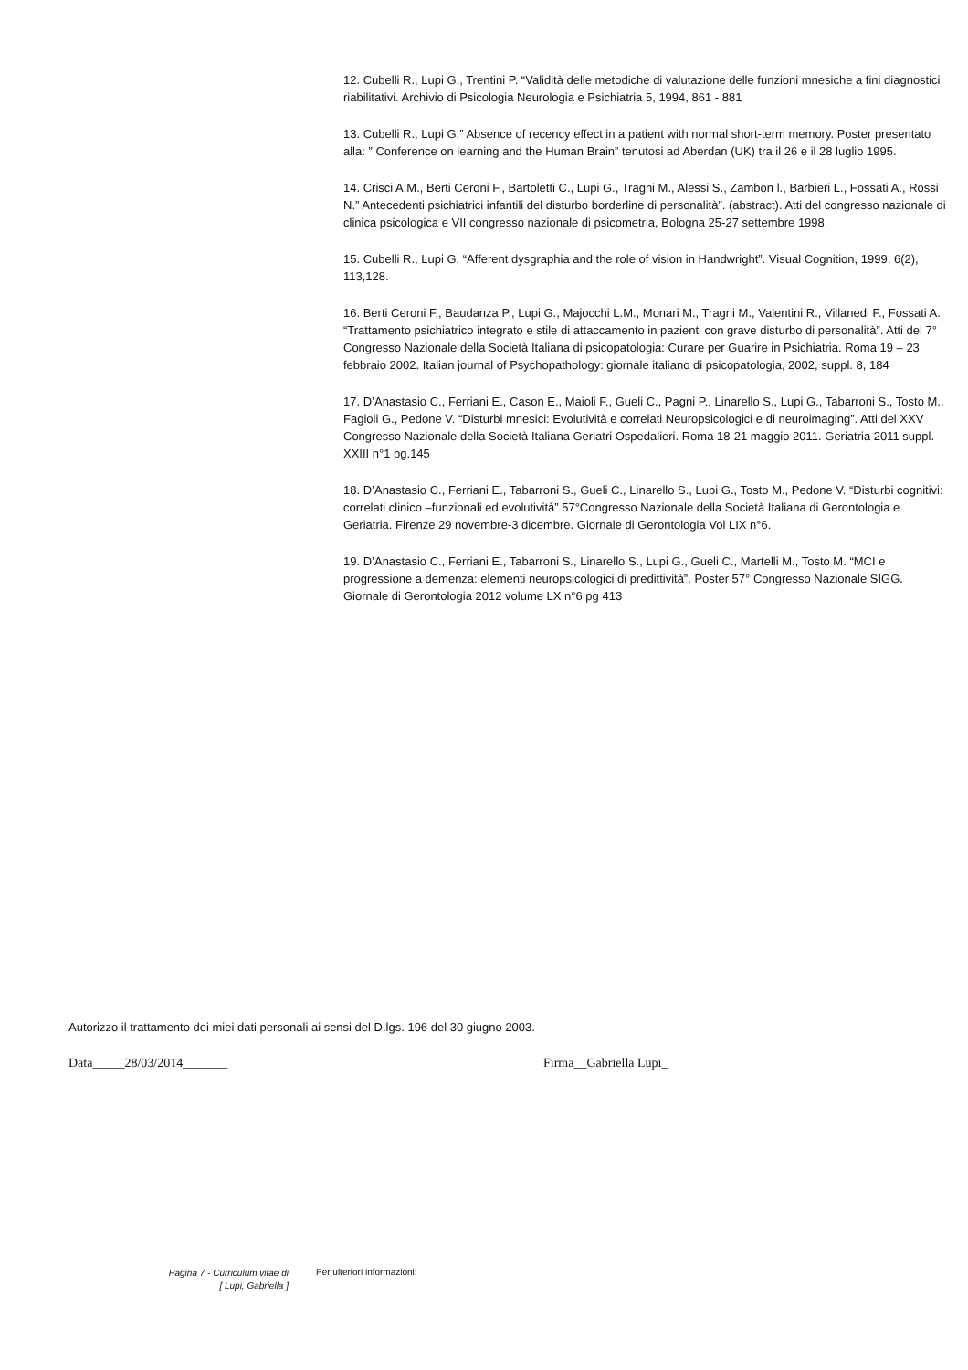12. Cubelli R., Lupi G., Trentini P. “Validità delle metodiche di valutazione delle funzioni mnesiche a fini diagnostici riabilitativi. Archivio di Psicologia Neurologia e Psichiatria 5, 1994, 861 - 881
13. Cubelli R., Lupi G.” Absence of recency effect in a patient with normal short-term memory. Poster presentato alla: ” Conference on learning and the Human Brain” tenutosi ad Aberdan (UK) tra il 26 e il 28 luglio 1995.
14. Crisci A.M., Berti Ceroni F., Bartoletti C., Lupi G., Tragni M., Alessi S., Zambon l., Barbieri L., Fossati A., Rossi N.” Antecedenti psichiatrici infantili del disturbo borderline di personalità”. (abstract). Atti del congresso nazionale di clinica psicologica e VII congresso nazionale di psicometria, Bologna 25-27 settembre 1998.
15. Cubelli R., Lupi G. “Afferent dysgraphia and the role of vision in Handwright”. Visual Cognition, 1999, 6(2), 113,128.
16. Berti Ceroni F., Baudanza P., Lupi G., Majocchi L.M., Monari M., Tragni M., Valentini R., Villanedi F., Fossati A. “Trattamento psichiatrico integrato e stile di attaccamento in pazienti con grave disturbo di personalità”. Atti del 7° Congresso Nazionale della Società Italiana di psicopatologia: Curare per Guarire in Psichiatria. Roma 19 – 23 febbraio 2002. Italian journal of Psychopathology: giornale italiano di psicopatologia, 2002, suppl. 8, 184
17. D’Anastasio C., Ferriani E., Cason E., Maioli F., Gueli C., Pagni P., Linarello S., Lupi G., Tabarroni S., Tosto M., Fagioli G., Pedone V. “Disturbi mnesici: Evolutività e correlati Neuropsicologici e di neuroimaging”. Atti del XXV Congresso Nazionale della Società Italiana Geriatri Ospedalieri. Roma 18-21 maggio 2011. Geriatria 2011 suppl. XXIII n°1 pg.145
18. D’Anastasio C., Ferriani E., Tabarroni S., Gueli C., Linarello S., Lupi G., Tosto M., Pedone V. “Disturbi cognitivi: correlati clinico –funzionali ed evolutività” 57°Congresso Nazionale della Società Italiana di Gerontologia e Geriatria. Firenze 29 novembre-3 dicembre. Giornale di Gerontologia Vol LIX n°6.
19. D’Anastasio C., Ferriani E., Tabarroni S., Linarello S., Lupi G., Gueli C., Martelli M., Tosto M. “MCI e progressione a demenza: elementi neuropsicologici di predittività”. Poster 57° Congresso Nazionale SIGG. Giornale di Gerontologia 2012 volume LX n°6 pg 413
Autorizzo il trattamento dei miei dati personali ai sensi del D.lgs. 196 del 30 giugno 2003.
Data_____28/03/2014_______ Firma__Gabriella Lupi_
Pagina 7 - Curriculum vitae di
[ Lupi, Gabriella ]
Per ulteriori informazioni: